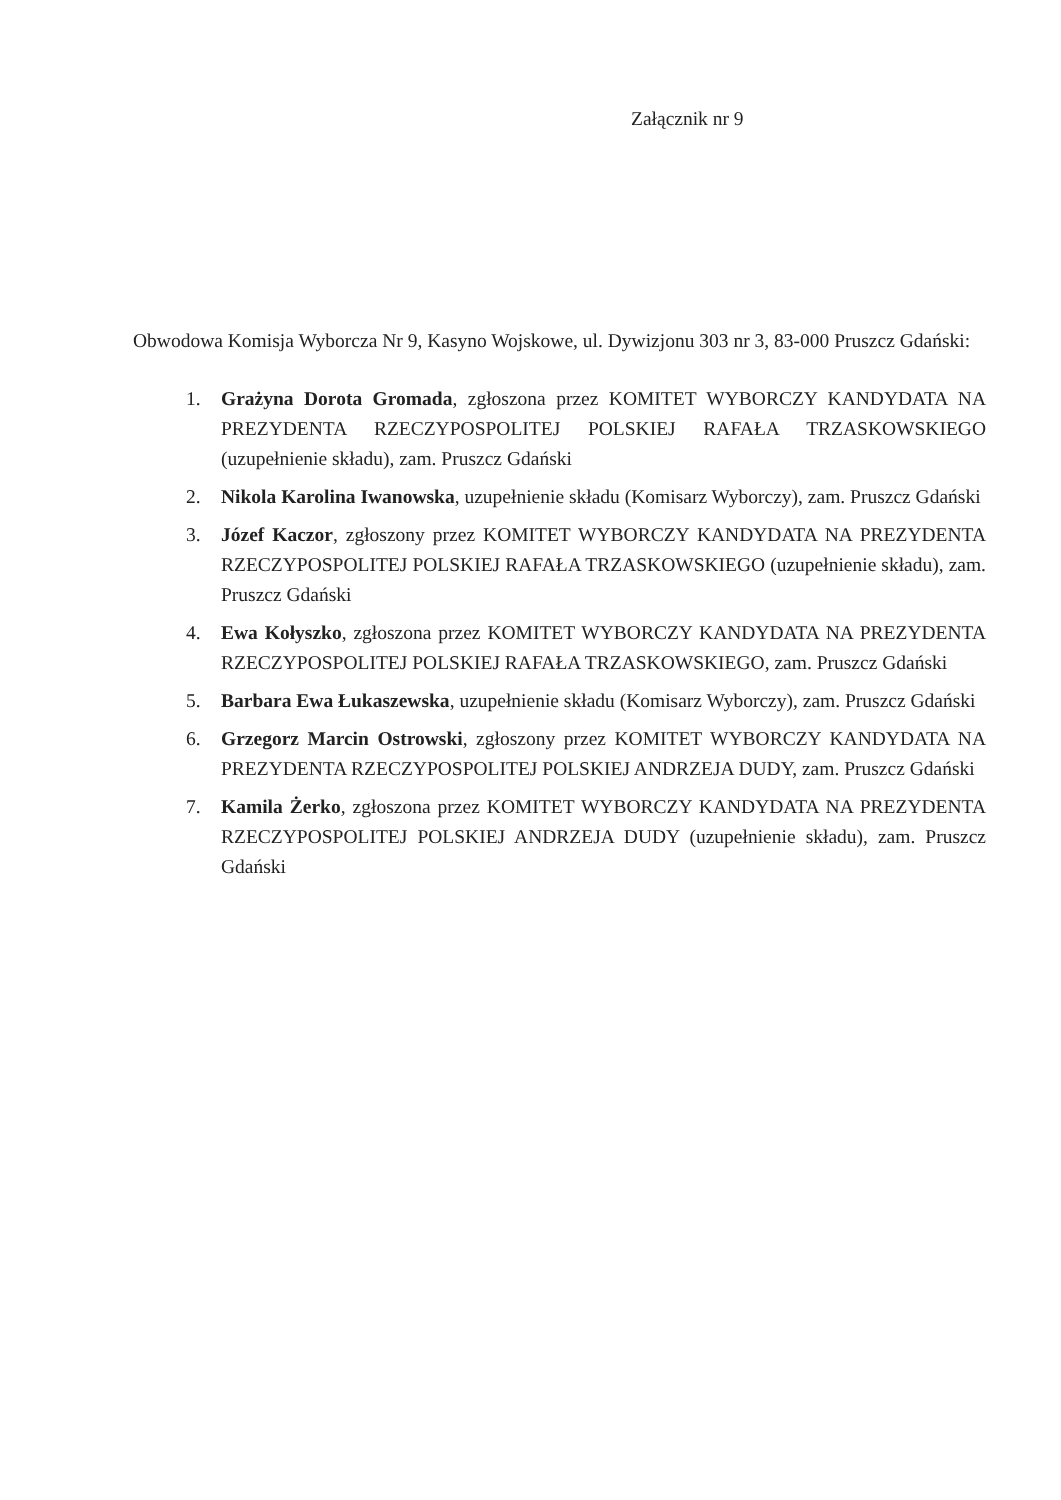Załącznik nr 9
Obwodowa Komisja Wyborcza Nr 9, Kasyno Wojskowe, ul. Dywizjonu 303 nr 3, 83-000 Pruszcz Gdański:
1. Grażyna Dorota Gromada, zgłoszona przez KOMITET WYBORCZY KANDYDATA NA PREZYDENTA RZECZYPOSPOLITEJ POLSKIEJ RAFAŁA TRZASKOWSKIEGO (uzupełnienie składu), zam. Pruszcz Gdański
2. Nikola Karolina Iwanowska, uzupełnienie składu (Komisarz Wyborczy), zam. Pruszcz Gdański
3. Józef Kaczor, zgłoszony przez KOMITET WYBORCZY KANDYDATA NA PREZYDENTA RZECZYPOSPOLITEJ POLSKIEJ RAFAŁA TRZASKOWSKIEGO (uzupełnienie składu), zam. Pruszcz Gdański
4. Ewa Kołyszko, zgłoszona przez KOMITET WYBORCZY KANDYDATA NA PREZYDENTA RZECZYPOSPOLITEJ POLSKIEJ RAFAŁA TRZASKOWSKIEGO, zam. Pruszcz Gdański
5. Barbara Ewa Łukaszewska, uzupełnienie składu (Komisarz Wyborczy), zam. Pruszcz Gdański
6. Grzegorz Marcin Ostrowski, zgłoszony przez KOMITET WYBORCZY KANDYDATA NA PREZYDENTA RZECZYPOSPOLITEJ POLSKIEJ ANDRZEJA DUDY, zam. Pruszcz Gdański
7. Kamila Żerko, zgłoszona przez KOMITET WYBORCZY KANDYDATA NA PREZYDENTA RZECZYPOSPOLITEJ POLSKIEJ ANDRZEJA DUDY (uzupełnienie składu), zam. Pruszcz Gdański